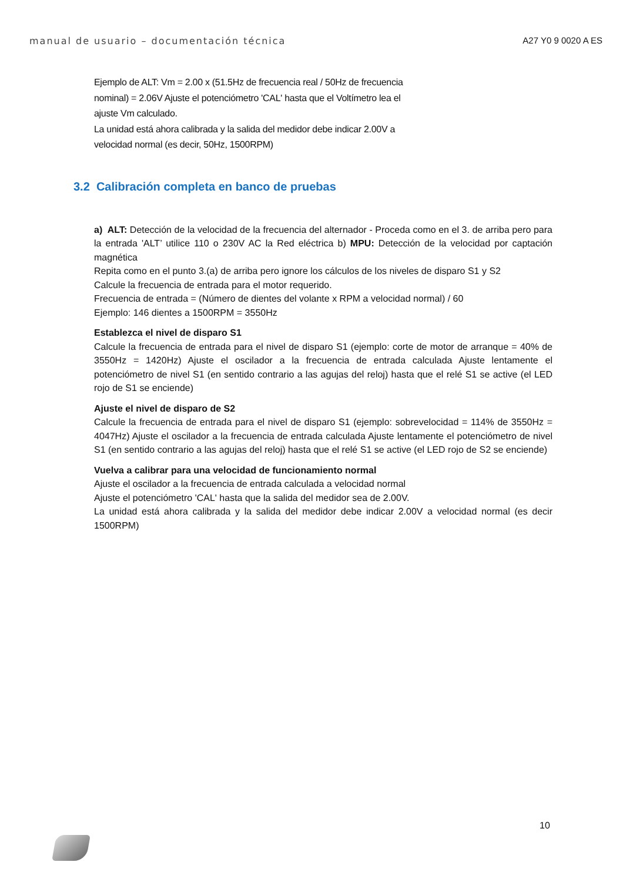manual de usuario – documentación técnica A27 Y0 9 0020 A ES
Ejemplo de ALT: Vm = 2.00 x (51.5Hz de frecuencia real / 50Hz de frecuencia nominal) = 2.06V Ajuste el potenciómetro 'CAL' hasta que el Voltímetro lea el ajuste Vm calculado.
La unidad está ahora calibrada y la salida del medidor debe indicar 2.00V a velocidad normal (es decir, 50Hz, 1500RPM)
3.2 Calibración completa en banco de pruebas
a) ALT: Detección de la velocidad de la frecuencia del alternador - Proceda como en el 3. de arriba pero para la entrada 'ALT’ utilice 110 o 230V AC la Red eléctrica b) MPU: Detección de la velocidad por captación magnética
Repita como en el punto 3.(a) de arriba pero ignore los cálculos de los niveles de disparo S1 y S2
Calcule la frecuencia de entrada para el motor requerido.
Frecuencia de entrada = (Número de dientes del volante x RPM a velocidad normal) / 60
Ejemplo: 146 dientes a 1500RPM = 3550Hz
Establezca el nivel de disparo S1
Calcule la frecuencia de entrada para el nivel de disparo S1 (ejemplo: corte de motor de arranque = 40% de 3550Hz = 1420Hz) Ajuste el oscilador a la frecuencia de entrada calculada Ajuste lentamente el potenciómetro de nivel S1 (en sentido contrario a las agujas del reloj) hasta que el relé S1 se active (el LED rojo de S1 se enciende)
Ajuste el nivel de disparo de S2
Calcule la frecuencia de entrada para el nivel de disparo S1 (ejemplo: sobrevelocidad = 114% de 3550Hz = 4047Hz) Ajuste el oscilador a la frecuencia de entrada calculada Ajuste lentamente el potenciómetro de nivel S1 (en sentido contrario a las agujas del reloj) hasta que el relé S1 se active (el LED rojo de S2 se enciende)
Vuelva a calibrar para una velocidad de funcionamiento normal
Ajuste el oscilador a la frecuencia de entrada calculada a velocidad normal
Ajuste el potenciómetro 'CAL' hasta que la salida del medidor sea de 2.00V.
La unidad está ahora calibrada y la salida del medidor debe indicar 2.00V a velocidad normal (es decir 1500RPM)
10